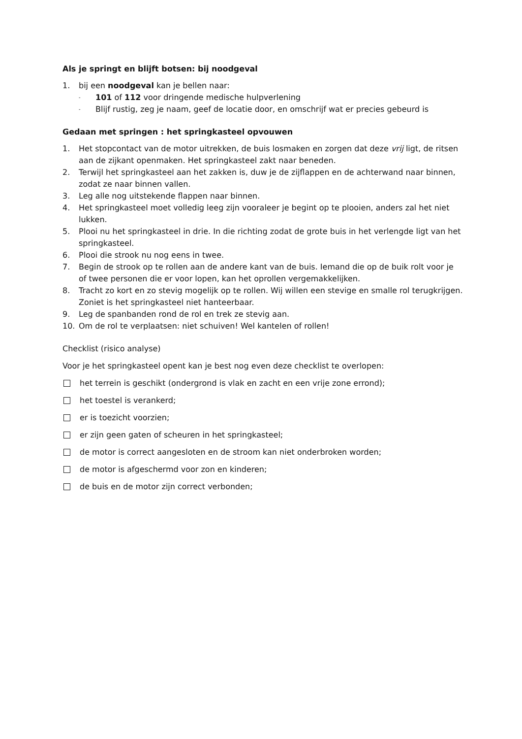Als je springt en blijft botsen: bij noodgeval
1. bij een noodgeval kan je bellen naar:
- 101 of 112 voor dringende medische hulpverlening
- Blijf rustig, zeg je naam, geef de locatie door, en omschrijf wat er precies gebeurd is
Gedaan met springen : het springkasteel opvouwen
1. Het stopcontact van de motor uitrekken, de buis losmaken en zorgen dat deze vrij ligt, de ritsen aan de zijkant openmaken. Het springkasteel zakt naar beneden.
2. Terwijl het springkasteel aan het zakken is, duw je de zijflappen en de achterwand naar binnen, zodat ze naar binnen vallen.
3. Leg alle nog uitstekende flappen naar binnen.
4. Het springkasteel moet volledig leeg zijn vooraleer je begint op te plooien, anders zal het niet lukken.
5. Plooi nu het springkasteel in drie. In die richting zodat de grote buis in het verlengde ligt van het springkasteel.
6. Plooi die strook nu nog eens in twee.
7. Begin de strook op te rollen aan de andere kant van de buis. Iemand die op de buik rolt voor je of twee personen die er voor lopen, kan het oprollen vergemakkelijken.
8. Tracht zo kort en zo stevig mogelijk op te rollen. Wij willen een stevige en smalle rol terugkrijgen. Zoniet is het springkasteel niet hanteerbaar.
9. Leg de spanbanden rond de rol en trek ze stevig aan.
10. Om de rol te verplaatsen: niet schuiven! Wel kantelen of rollen!
Checklist (risico analyse)
Voor je het springkasteel opent kan je best nog even deze checklist te overlopen:
het terrein is geschikt (ondergrond is vlak en zacht en een vrije zone errond);
het toestel is verankerd;
er is toezicht voorzien;
er zijn geen gaten of scheuren in het springkasteel;
de motor is correct aangesloten en de stroom kan niet onderbroken worden;
de motor is afgeschermd voor zon en kinderen;
de buis en de motor zijn correct verbonden;